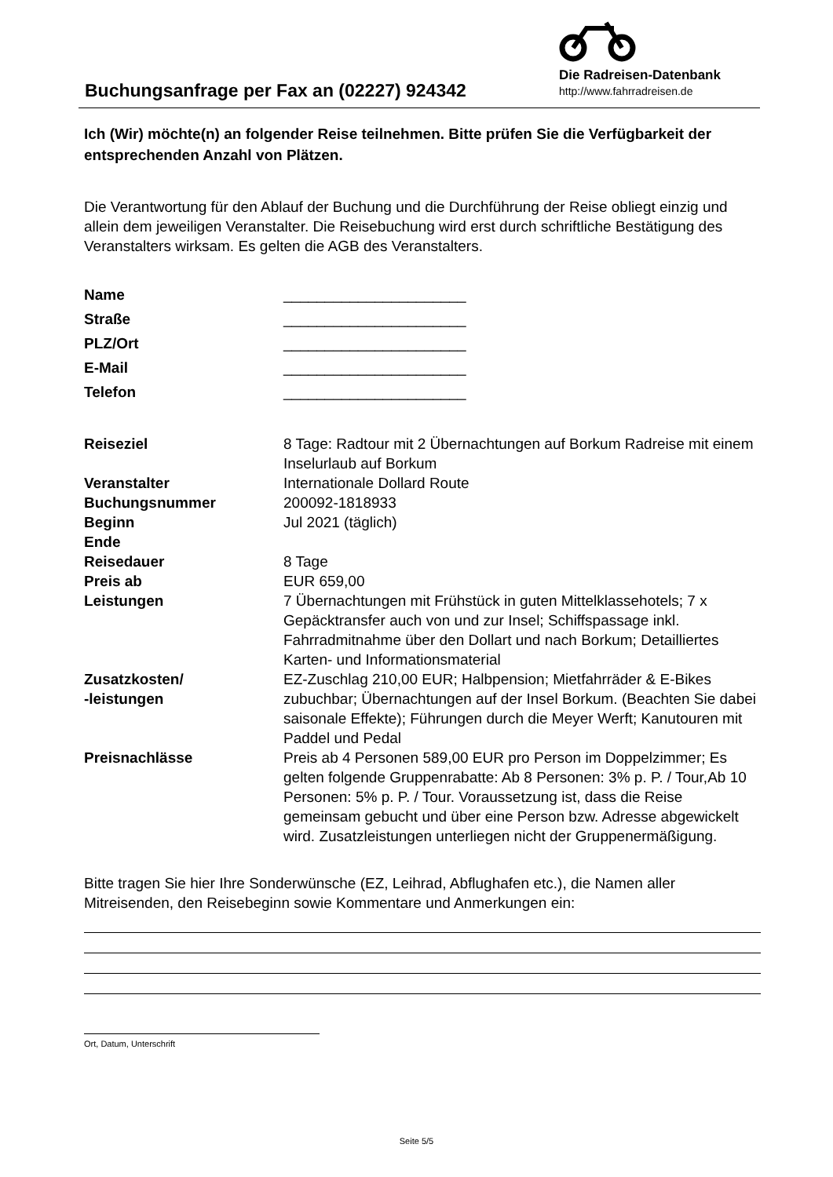Buchungsanfrage per Fax an (02227) 924342
Die Radreisen-Datenbank
http://www.fahrradreisen.de
Ich (Wir) möchte(n) an folgender Reise teilnehmen. Bitte prüfen Sie die Verfügbarkeit der entsprechenden Anzahl von Plätzen.
Die Verantwortung für den Ablauf der Buchung und die Durchführung der Reise obliegt einzig und allein dem jeweiligen Veranstalter. Die Reisebuchung wird erst durch schriftliche Bestätigung des Veranstalters wirksam. Es gelten die AGB des Veranstalters.
| Name | ______________________ |
| Straße | ______________________ |
| PLZ/Ort | ______________________ |
| E-Mail | ______________________ |
| Telefon | ______________________ |
| Reiseziel | 8 Tage: Radtour mit 2 Übernachtungen auf Borkum Radreise mit einem Inselurlaub auf Borkum |
| Veranstalter | Internationale Dollard Route |
| Buchungsnummer | 200092-1818933 |
| Beginn | Jul 2021 (täglich) |
| Ende | |
| Reisedauer | 8 Tage |
| Preis ab | EUR 659,00 |
| Leistungen | 7 Übernachtungen mit Frühstück in guten Mittelklassehotels; 7 x Gepäcktransfer auch von und zur Insel; Schiffspassage inkl. Fahrradmitnahme über den Dollart und nach Borkum; Detailliertes Karten- und Informationsmaterial |
| Zusatzkosten/ -leistungen | EZ-Zuschlag 210,00 EUR; Halbpension; Mietfahrräder & E-Bikes zubuchbar; Übernachtungen auf der Insel Borkum. (Beachten Sie dabei saisonale Effekte); Führungen durch die Meyer Werft; Kanutouren mit Paddel und Pedal |
| Preisnachlässe | Preis ab 4 Personen 589,00 EUR pro Person im Doppelzimmer; Es gelten folgende Gruppenrabatte: Ab 8 Personen: 3% p. P. / Tour,Ab 10 Personen: 5% p. P. / Tour. Voraussetzung ist, dass die Reise gemeinsam gebucht und über eine Person bzw. Adresse abgewickelt wird. Zusatzleistungen unterliegen nicht der Gruppenermäßigung. |
Bitte tragen Sie hier Ihre Sonderwünsche (EZ, Leihrad, Abflughafen etc.), die Namen aller Mitreisenden, den Reisebeginn sowie Kommentare und Anmerkungen ein:
Ort, Datum, Unterschrift
Seite 5/5